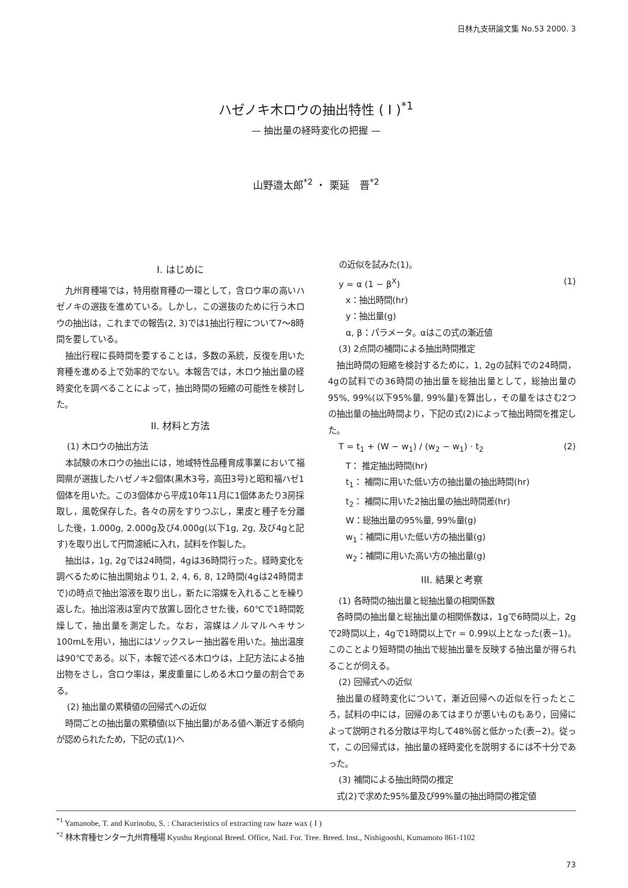日林九支研論文集 No.53 2000. 3
ハゼノキ木ロウの抽出特性 ( I )<sup>*1</sup>
— 抽出量の経時変化の把握 —
山野邉太郎<sup>*2</sup> ・ 栗延　晋<sup>*2</sup>
I. はじめに
九州育種場では，特用樹育種の一環として，含ロウ率の高いハゼノキの選抜を進めている。しかし，この選抜のために行う木ロウの抽出は，これまでの報告(2, 3)では1抽出行程について7～8時間を要している。
抽出行程に長時間を要することは，多数の系統，反復を用いた育種を進める上で効率的でない。本報告では，木ロウ抽出量の経時変化を調べることによって，抽出時間の短縮の可能性を検討した。
II. 材料と方法
(1) 木ロウの抽出方法
本試験の木ロウの抽出には，地域特性品種育成事業において福岡県が選抜したハゼノキ2個体(黒木3号，高田3号)と昭和福ハゼ1個体を用いた。この3個体から平成10年11月に1個体あたり3房採取し，風乾保存した。各々の房をすりつぶし，果皮と種子を分離した後，1.000g, 2.000g及び4.000g(以下1g, 2g, 及び4gと記す)を取り出して円筒濾紙に入れ，試料を作製した。
抽出は，1g, 2gでは24時間，4gは36時間行った。経時変化を調べるために抽出開始より1, 2, 4, 6, 8, 12時間(4gは24時間まで)の時点で抽出溶液を取り出し，新たに溶媒を入れることを繰り返した。抽出溶液は室内で放置し固化させた後，60℃で1時間乾燥して，抽出量を測定した。なお，溶媒はノルマルヘキサン100mLを用い，抽出にはソックスレー抽出器を用いた。抽出温度は90℃である。以下，本報で述べる木ロウは，上記方法による抽出物をさし，含ロウ率は，果皮重量にしめる木ロウ量の割合である。
(2) 抽出量の累積値の回帰式への近似
時間ごとの抽出量の累積値(以下抽出量)がある値へ漸近する傾向が認められたため，下記の式(1)へ
の近似を試みた(1)。
y = α (1 − β<sup>X</sup>) (1)
x：抽出時間(hr)
y：抽出量(g)
α, β：パラメータ。αはこの式の漸近値
(3) 2点間の補間による抽出時間推定
抽出時間の短縮を検討するために，1, 2gの試料での24時間，4gの試料での36時間の抽出量を総抽出量として，総抽出量の95%, 99%(以下95%量, 99%量)を算出し，その量をはさむ2つの抽出量の抽出時間より，下記の式(2)によって抽出時間を推定した。
T = t<sub>1</sub> + (W − w<sub>1</sub>) / (w<sub>2</sub> − w<sub>1</sub>) · t<sub>2</sub> (2)
T： 推定抽出時間(hr)
t<sub>1</sub>： 補間に用いた低い方の抽出量の抽出時間(hr)
t<sub>2</sub>： 補間に用いた2抽出量の抽出時間差(hr)
W：総抽出量の95%量, 99%量(g)
w<sub>1</sub>：補間に用いた低い方の抽出量(g)
w<sub>2</sub>：補間に用いた高い方の抽出量(g)
III. 結果と考察
(1) 各時間の抽出量と総抽出量の相関係数
各時間の抽出量と総抽出量の相関係数は，1gで6時間以上，2gで2時間以上，4gで1時間以上でr = 0.99以上となった(表−1)。このことより短時間の抽出で総抽出量を反映する抽出量が得られることが伺える。
(2) 回帰式への近似
抽出量の経時変化について，漸近回帰への近似を行ったところ，試料の中には，回帰のあてはまりが悪いものもあり，回帰によって説明される分散は平均して48%弱と低かった(表−2)。従って，この回帰式は，抽出量の経時変化を説明するには不十分であった。
(3) 補間による抽出時間の推定
式(2)で求めた95%量及び99%量の抽出時間の推定値
<sup>*1</sup> Yamanobe, T. and Kurinobu, S. : Characteristics of extracting raw haze wax ( I )
<sup>*2</sup> 林木育種センター九州育種場 Kyushu Regional Breed. Office, Natl. For. Tree. Breed. Inst., Nishigooshi, Kumamoto 861-1102
73